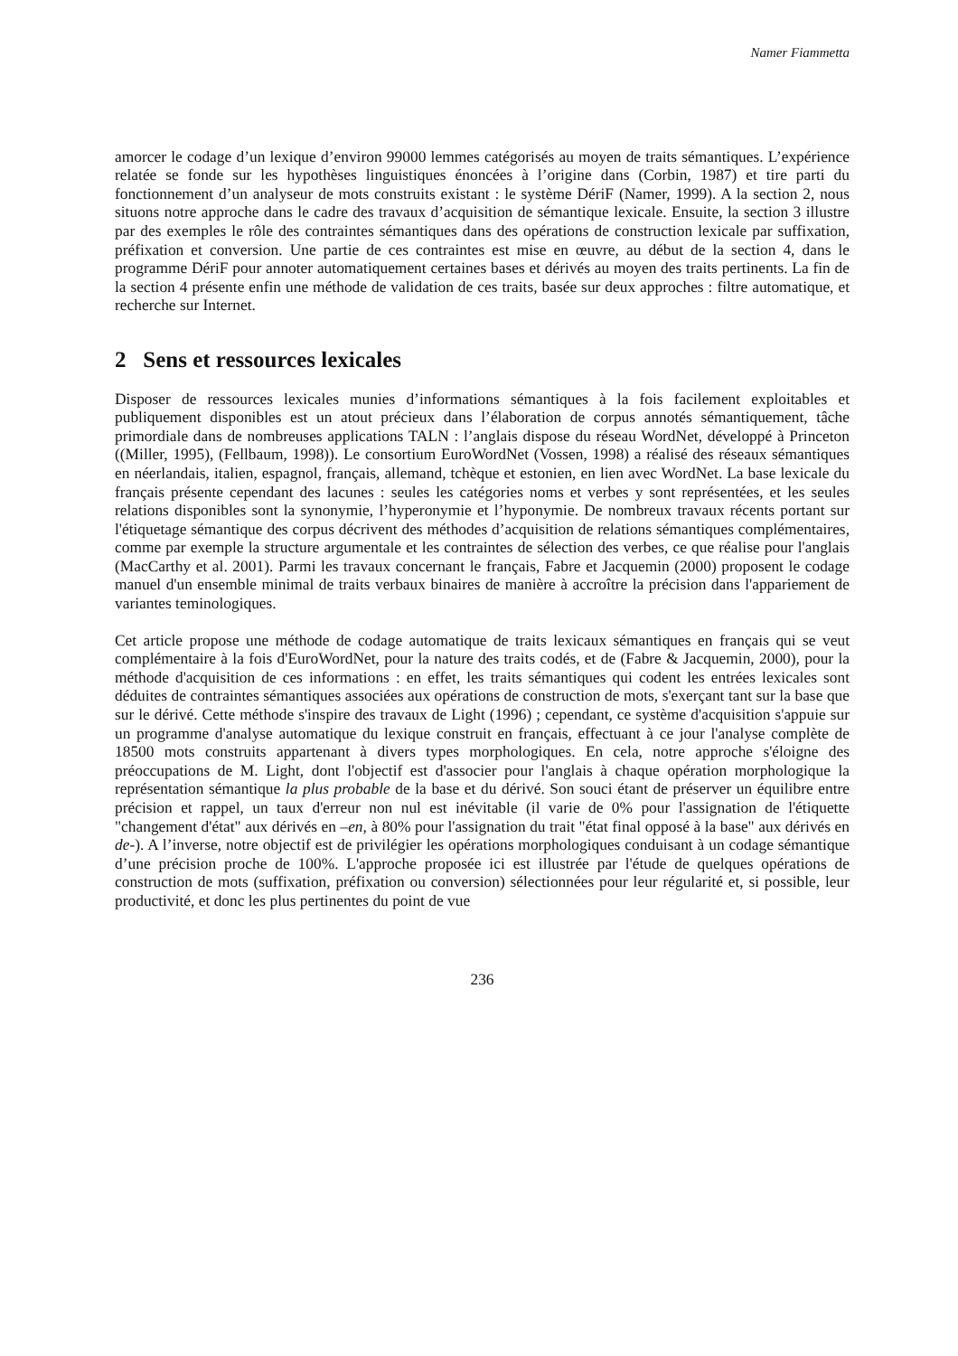Namer Fiammetta
amorcer le codage d’un lexique d’environ 99000 lemmes catégorisés au moyen de traits sémantiques. L’expérience relatée se fonde sur les hypothèses linguistiques énoncées à l’origine dans (Corbin, 1987) et tire parti du fonctionnement d’un analyseur de mots construits existant : le système DériF (Namer, 1999). A la section 2, nous situons notre approche dans le cadre des travaux d’acquisition de sémantique lexicale. Ensuite, la section 3 illustre par des exemples le rôle des contraintes sémantiques dans des opérations de construction lexicale par suffixation, préfixation et conversion. Une partie de ces contraintes est mise en œuvre, au début de la section 4, dans le programme DériF pour annoter automatiquement certaines bases et dérivés au moyen des traits pertinents. La fin de la section 4 présente enfin une méthode de validation de ces traits, basée sur deux approches : filtre automatique, et recherche sur Internet.
2 Sens et ressources lexicales
Disposer de ressources lexicales munies d’informations sémantiques à la fois facilement exploitables et publiquement disponibles est un atout précieux dans l’élaboration de corpus annotés sémantiquement, tâche primordiale dans de nombreuses applications TALN : l’anglais dispose du réseau WordNet, développé à Princeton ((Miller, 1995), (Fellbaum, 1998)). Le consortium EuroWordNet (Vossen, 1998) a réalisé des réseaux sémantiques en néerlandais, italien, espagnol, français, allemand, tchèque et estonien, en lien avec WordNet. La base lexicale du français présente cependant des lacunes : seules les catégories noms et verbes y sont représentées, et les seules relations disponibles sont la synonymie, l’hyperonymie et l’hyponymie. De nombreux travaux récents portant sur l'étiquetage sémantique des corpus décrivent des méthodes d’acquisition de relations sémantiques complémentaires, comme par exemple la structure argumentale et les contraintes de sélection des verbes, ce que réalise pour l'anglais (MacCarthy et al. 2001). Parmi les travaux concernant le français, Fabre et Jacquemin (2000) proposent le codage manuel d'un ensemble minimal de traits verbaux binaires de manière à accroître la précision dans l'appariement de variantes teminologiques.
Cet article propose une méthode de codage automatique de traits lexicaux sémantiques en français qui se veut complémentaire à la fois d'EuroWordNet, pour la nature des traits codés, et de (Fabre & Jacquemin, 2000), pour la méthode d'acquisition de ces informations : en effet, les traits sémantiques qui codent les entrées lexicales sont déduites de contraintes sémantiques associées aux opérations de construction de mots, s'exerçant tant sur la base que sur le dérivé. Cette méthode s'inspire des travaux de Light (1996) ; cependant, ce système d'acquisition s'appuie sur un programme d'analyse automatique du lexique construit en français, effectuant à ce jour l'analyse complète de 18500 mots construits appartenant à divers types morphologiques. En cela, notre approche s'éloigne des préoccupations de M. Light, dont l'objectif est d'associer pour l'anglais à chaque opération morphologique la représentation sémantique la plus probable de la base et du dérivé. Son souci étant de préserver un équilibre entre précision et rappel, un taux d'erreur non nul est inévitable (il varie de 0% pour l'assignation de l'étiquette "changement d'état" aux dérivés en –en, à 80% pour l'assignation du trait "état final opposé à la base" aux dérivés en de-). A l’inverse, notre objectif est de privilégier les opérations morphologiques conduisant à un codage sémantique d’une précision proche de 100%. L'approche proposée ici est illustrée par l'étude de quelques opérations de construction de mots (suffixation, préfixation ou conversion) sélectionnées pour leur régularité et, si possible, leur productivité, et donc les plus pertinentes du point de vue
236